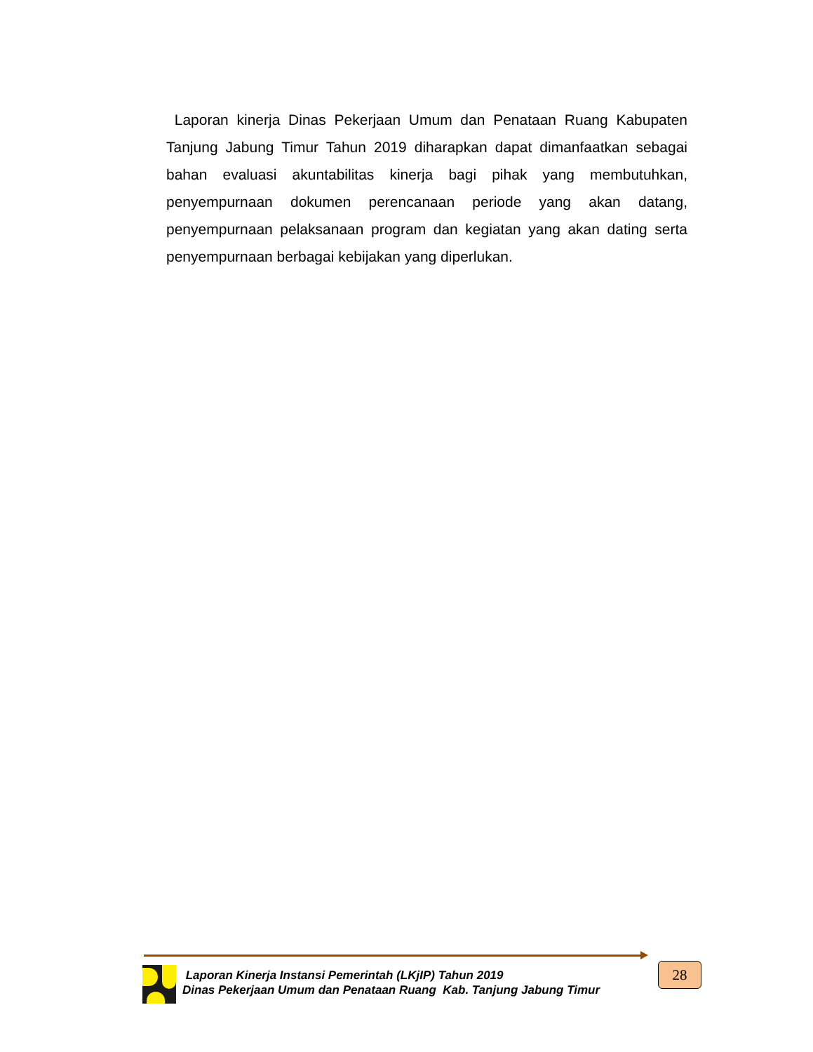Laporan kinerja Dinas Pekerjaan Umum dan Penataan Ruang Kabupaten Tanjung Jabung Timur Tahun 2019 diharapkan dapat dimanfaatkan sebagai bahan evaluasi akuntabilitas kinerja bagi pihak yang membutuhkan, penyempurnaan dokumen perencanaan periode yang akan datang, penyempurnaan pelaksanaan program dan kegiatan yang akan dating serta penyempurnaan berbagai kebijakan yang diperlukan.
Laporan Kinerja Instansi Pemerintah (LKjIP) Tahun 2019
Dinas Pekerjaan Umum dan Penataan Ruang Kab. Tanjung Jabung Timur
28